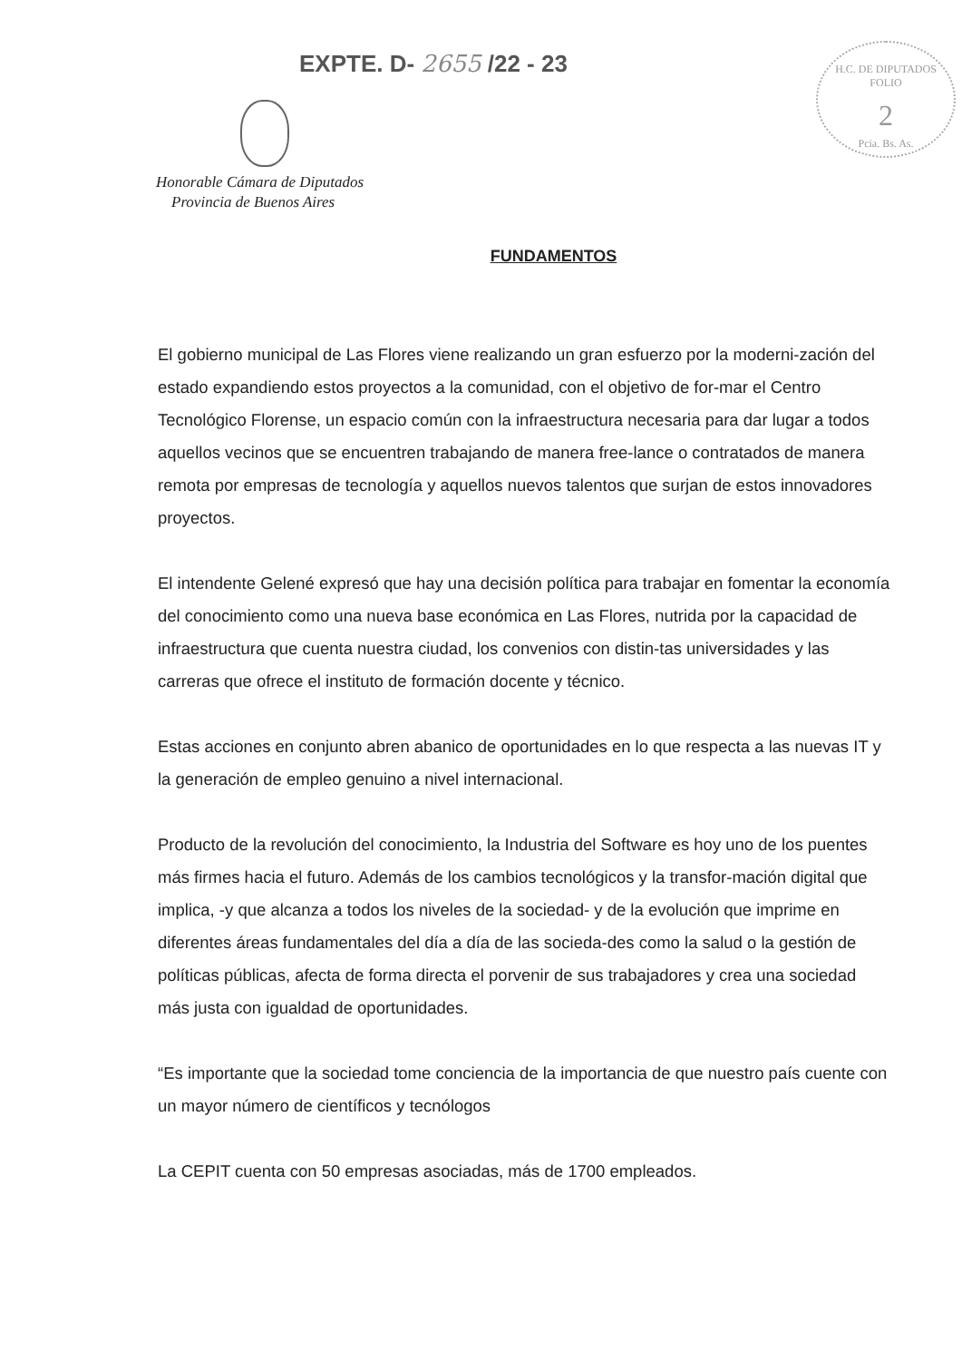EXPTE. D- 2655 /22 - 23
H.C. DE DIPUTADOS
FOLIO
2
Pcia. Bs. As.
Honorable Cámara de Diputados
Provincia de Buenos Aires
FUNDAMENTOS
El gobierno municipal de Las Flores viene realizando un gran esfuerzo por la moderni-zación del estado expandiendo estos proyectos a la comunidad, con el objetivo de for-mar el Centro Tecnológico Florense, un espacio común con la infraestructura necesaria para dar lugar a todos aquellos vecinos que se encuentren trabajando de manera free-lance o contratados de manera remota por empresas de tecnología y aquellos nuevos talentos que surjan de estos innovadores proyectos.
El intendente Gelené expresó que hay una decisión política para trabajar en fomentar la economía del conocimiento como una nueva base económica en Las Flores, nutrida por la capacidad de infraestructura que cuenta nuestra ciudad, los convenios con distin-tas universidades y las carreras que ofrece el instituto de formación docente y técnico.
Estas acciones en conjunto abren abanico de oportunidades en lo que respecta a las nuevas IT y la generación de empleo genuino a nivel internacional.
Producto de la revolución del conocimiento, la Industria del Software es hoy uno de los puentes más firmes hacia el futuro. Además de los cambios tecnológicos y la transfor-mación digital que implica, -y que alcanza a todos los niveles de la sociedad- y de la evolución que imprime en diferentes áreas fundamentales del día a día de las socieda-des como la salud o la gestión de políticas públicas, afecta de forma directa el porvenir de sus trabajadores y crea una sociedad más justa con igualdad de oportunidades.
“Es importante que la sociedad tome conciencia de la importancia de que nuestro país cuente con un mayor número de científicos y tecnólogos
La CEPIT cuenta con 50 empresas asociadas, más de 1700 empleados.